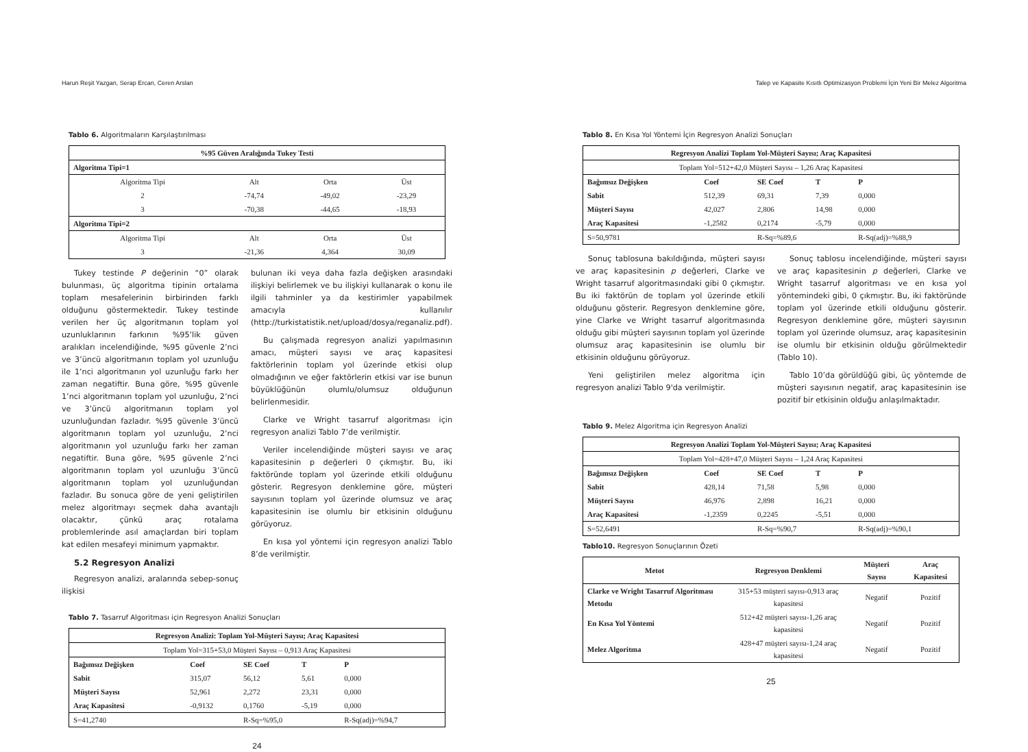Harun Reşit Yazgan, Serap Ercan, Ceren Arslan
Tablo 6. Algoritmaların Karşılaştırılması
| %95 Güven Aralığında Tukey Testi | | | |
| --- | --- | --- | --- |
| Algoritma Tipi=1 | | | |
| Algoritma Tipi | Alt | Orta | Üst |
| 2 | -74,74 | -49,02 | -23,29 |
| 3 | -70,38 | -44,65 | -18,93 |
| Algoritma Tipi=2 | | | |
| Algoritma Tipi | Alt | Orta | Üst |
| 3 | -21,36 | 4,364 | 30,09 |
Tukey testinde P değerinin “0” olarak bulunması, üç algoritma tipinin ortalama toplam mesafelerinin birbirinden farklı olduğunu göstermektedir. Tukey testinde verilen her üç algoritmanın toplam yol uzunluklarının farkının %95’lik güven aralıkları incelendiğinde, %95 güvenle 2’nci ve 3’üncü algoritmanın toplam yol uzunluğu ile 1’nci algoritmanın yol uzunluğu farkı her zaman negatiftir. Buna göre, %95 güvenle 1’nci algoritmanın toplam yol uzunluğu, 2’nci ve 3’üncü algoritmanın toplam yol uzunluğundan fazladır. %95 güvenle 3’üncü algoritmanın toplam yol uzunluğu, 2’nci algoritmanın yol uzunluğu farkı her zaman negatiftir. Buna göre, %95 güvenle 2’nci algoritmanın toplam yol uzunluğu 3’üncü algoritmanın toplam yol uzunluğundan fazladır. Bu sonuca göre de yeni geliştirilen melez algoritmayı seçmek daha avantajlı olacaktır, çünkü araç rotalama problemlerinde asıl amaçlardan biri toplam kat edilen mesafeyi minimum yapmaktır.
5.2 Regresyon Analizi
Regresyon analizi, aralarında sebep-sonuç ilişkisi
bulunan iki veya daha fazla değişken arasındaki ilişkiyi belirlemek ve bu ilişkiyi kullanarak o konu ile ilgili tahminler ya da kestirimler yapabilmek amacıyla kullanılır (http://turkistatistik.net/upload/dosya/reganaliz.pdf).
Bu çalışmada regresyon analizi yapılmasının amacı, müşteri sayısı ve araç kapasitesi faktörlerinin toplam yol üzerinde etkisi olup olmadığının ve eğer faktörlerin etkisi var ise bunun büyüklüğünün olumlu/olumsuz olduğunun belirlenmesidir.
Clarke ve Wright tasarruf algoritması için regresyon analizi Tablo 7’de verilmiştir.
Veriler incelendiğinde müşteri sayısı ve araç kapasitesinin p değerleri 0 çıkmıştır. Bu, iki faktöründe toplam yol üzerinde etkili olduğunu gösterir. Regresyon denklemine göre, müşteri sayısının toplam yol üzerinde olumsuz ve araç kapasitesinin ise olumlu bir etkisinin olduğunu görüyoruz.
En kısa yol yöntemi için regresyon analizi Tablo 8’de verilmiştir.
Tablo 7. Tasarruf Algoritması için Regresyon Analizi Sonuçları
| Regresyon Analizi: Toplam Yol-Müşteri Sayısı; Araç Kapasitesi | | | | |
| --- | --- | --- | --- | --- |
| Toplam Yol=315+53,0 Müşteri Sayısı – 0,913 Araç Kapasitesi | | | | |
| Bağımsız Değişken | Coef | SE Coef | T | P |
| Sabit | 315,07 | 56,12 | 5,61 | 0,000 |
| Müşteri Sayısı | 52,961 | 2,272 | 23,31 | 0,000 |
| Araç Kapasitesi | -0,9132 | 0,1760 | -5,19 | 0,000 |
| S=41,2740 | | R-Sq=%95,0 | | R-Sq(adj)=%94,7 |
24
Talep ve Kapasite Kısıtlı Optimizasyon Problemi İçin Yeni Bir Melez Algoritma
Tablo 8. En Kısa Yol Yöntemi İçin Regresyon Analizi Sonuçları
| Regresyon Analizi Toplam Yol-Müşteri Sayısı; Araç Kapasitesi | | | | |
| --- | --- | --- | --- | --- |
| Toplam Yol=512+42,0 Müşteri Sayısı – 1,26 Araç Kapasitesi | | | | |
| Bağımsız Değişken | Coef | SE Coef | T | P |
| Sabit | 512,39 | 69,31 | 7,39 | 0,000 |
| Müşteri Sayısı | 42,027 | 2,806 | 14,98 | 0,000 |
| Araç Kapasitesi | -1,2582 | 0,2174 | -5,79 | 0,000 |
| S=50,9781 | | R-Sq=%89,6 | | R-Sq(adj)=%88,9 |
Sonuç tablosuna bakıldığında, müşteri sayısı ve araç kapasitesinin p değerleri, Clarke ve Wright tasarruf algoritmasındaki gibi 0 çıkmıştır. Bu iki faktörün de toplam yol üzerinde etkili olduğunu gösterir. Regresyon denklemine göre, yine Clarke ve Wright tasarruf algoritmasında olduğu gibi müşteri sayısının toplam yol üzerinde olumsuz araç kapasitesinin ise olumlu bir etkisinin olduğunu görüyoruz.
Yeni geliştirilen melez algoritma için regresyon analizi Tablo 9'da verilmiştir.
Sonuç tablosu incelendiğinde, müşteri sayısı ve araç kapasitesinin p değerleri, Clarke ve Wright tasarruf algoritması ve en kısa yol yöntemindeki gibi, 0 çıkmıştır. Bu, iki faktöründe toplam yol üzerinde etkili olduğunu gösterir. Regresyon denklemine göre, müşteri sayısının toplam yol üzerinde olumsuz, araç kapasitesinin ise olumlu bir etkisinin olduğu görülmektedir (Tablo 10).
Tablo 10’da görüldüğü gibi, üç yöntemde de müşteri sayısının negatif, araç kapasitesinin ise pozitif bir etkisinin olduğu anlaşılmaktadır.
Tablo 9. Melez Algoritma için Regresyon Analizi
| Regresyon Analizi Toplam Yol-Müşteri Sayısı; Araç Kapasitesi | | | | |
| --- | --- | --- | --- | --- |
| Toplam Yol=428+47,0 Müşteri Sayısı – 1,24 Araç Kapasitesi | | | | |
| Bağımsız Değişken | Coef | SE Coef | T | P |
| Sabit | 428,14 | 71,58 | 5,98 | 0,000 |
| Müşteri Sayısı | 46,976 | 2,898 | 16,21 | 0,000 |
| Araç Kapasitesi | -1,2359 | 0,2245 | -5,51 | 0,000 |
| S=52,6491 | | R-Sq=%90,7 | | R-Sq(adj)=%90,1 |
Tablo10. Regresyon Sonuçlarının Özeti
| Metot | Regresyon Denklemi | Müşteri Sayısı | Araç Kapasitesi |
| --- | --- | --- | --- |
| Clarke ve Wright Tasarruf Algoritması Metodu | 315+53 müşteri sayısı-0,913 araç kapasitesi | Negatif | Pozitif |
| En Kısa Yol Yöntemi | 512+42 müşteri sayısı-1,26 araç kapasitesi | Negatif | Pozitif |
| Melez Algoritma | 428+47 müşteri sayısı-1,24 araç kapasitesi | Negatif | Pozitif |
25